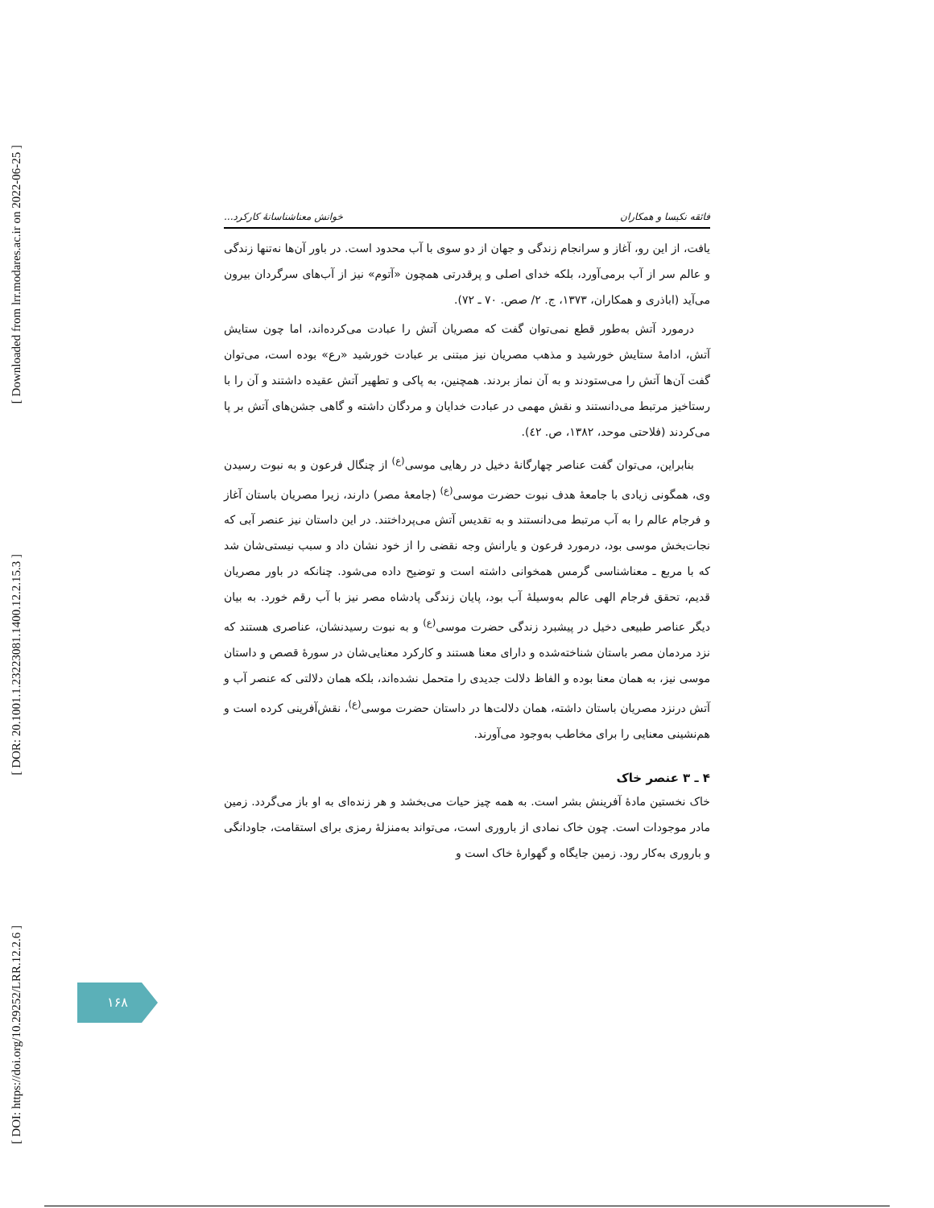[ Downloaded from lrr.modares.ac.ir on 2022-06-25 ]
[ DOR: 20.1001.1.23223081.1400.12.2.15.3 ]
[ DOI: https://doi.org/10.29252/LRR.12.2.6 ]
فائقه نکیسا و همکاران خوانش معناشناسانهٔ کارکرد...
یافت، از این رو، آغاز و سرانجام زندگی و جهان از دو سوی با آب محدود است. در باور آن‌ها نه‌تنها زندگی و عالم سر از آب برمی‌آورد، بلکه خدای اصلی و پرقدرتی همچون «آتوم» نیز از آب‌های سرگردان بیرون می‌آید (اباذری و همکاران، ۱۳۷۳، ج. ۲/ صص. ۷۰ ـ ۷۲).
درمورد آتش به‌طور قطع نمی‌توان گفت که مصریان آتش را عبادت می‌کرده‌اند، اما چون ستایش آتش، ادامهٔ ستایش خورشید و مذهب مصریان نیز مبتنی بر عبادت خورشید «رع» بوده است، می‌توان گفت آن‌ها آتش را می‌ستودند و به آن نماز بردند. همچنین، به پاکی و تطهیر آتش عقیده داشتند و آن را با رستاخیز مرتبط می‌دانستند و نقش مهمی در عبادت خدایان و مردگان داشته و گاهی جشن‌های آتش بر پا می‌کردند (فلاحتی موحد، ۱۳۸۲، ص. ٤٢).
بنابراین، می‌توان گفت عناصر چهارگانهٔ دخیل در رهایی موسی<sup>(ع)</sup> از چنگال فرعون و به نبوت رسیدن وی، همگونی زیادی با جامعهٔ هدف نبوت حضرت موسی<sup>(ع)</sup> (جامعهٔ مصر) دارند، زیرا مصریان باستان آغاز و فرجام عالم را به آب مرتبط می‌دانستند و به تقدیس آتش می‌پرداختند. در این داستان نیز عنصر آبی که نجات‌بخش موسی بود، درمورد فرعون و یارانش وجه نقضی را از خود نشان داد و سبب نیستی‌شان شد که با مربع ـ معناشناسی گرمس همخوانی داشته است و توضیح داده می‌شود. چنانکه در باور مصریان قدیم، تحقق فرجام الهی عالم به‌وسیلهٔ آب بود، پایان زندگی پادشاه مصر نیز با آب رقم خورد. به بیان دیگر عناصر طبیعی دخیل در پیشبرد زندگی حضرت موسی<sup>(ع)</sup> و به نبوت رسیدنشان، عناصری هستند که نزد مردمان مصر باستان شناخته‌شده و دارای معنا هستند و کارکرد معنایی‌شان در سورهٔ قصص و داستان موسی نیز، به همان معنا بوده و الفاظ دلالت جدیدی را متحمل نشده‌اند، بلکه همان دلالتی که عنصر آب و آتش درنزد مصریان باستان داشته، همان دلالت‌ها در داستان حضرت موسی<sup>(ع)</sup>، نقش‌آفرینی کرده است و هم‌نشینی معنایی را برای مخاطب به‌وجود می‌آورند.
۴ ـ ۳ عنصر خاک
خاک نخستین مادهٔ آفرینش بشر است. به همه چیز حیات می‌بخشد و هر زنده‌ای به او باز می‌گردد. زمین مادر موجودات است. چون خاک نمادی از باروری است، می‌تواند به‌منزلهٔ رمزی برای استقامت، جاودانگی و باروری به‌کار رود. زمین جایگاه و گهوارهٔ خاک است و
۱۶۸